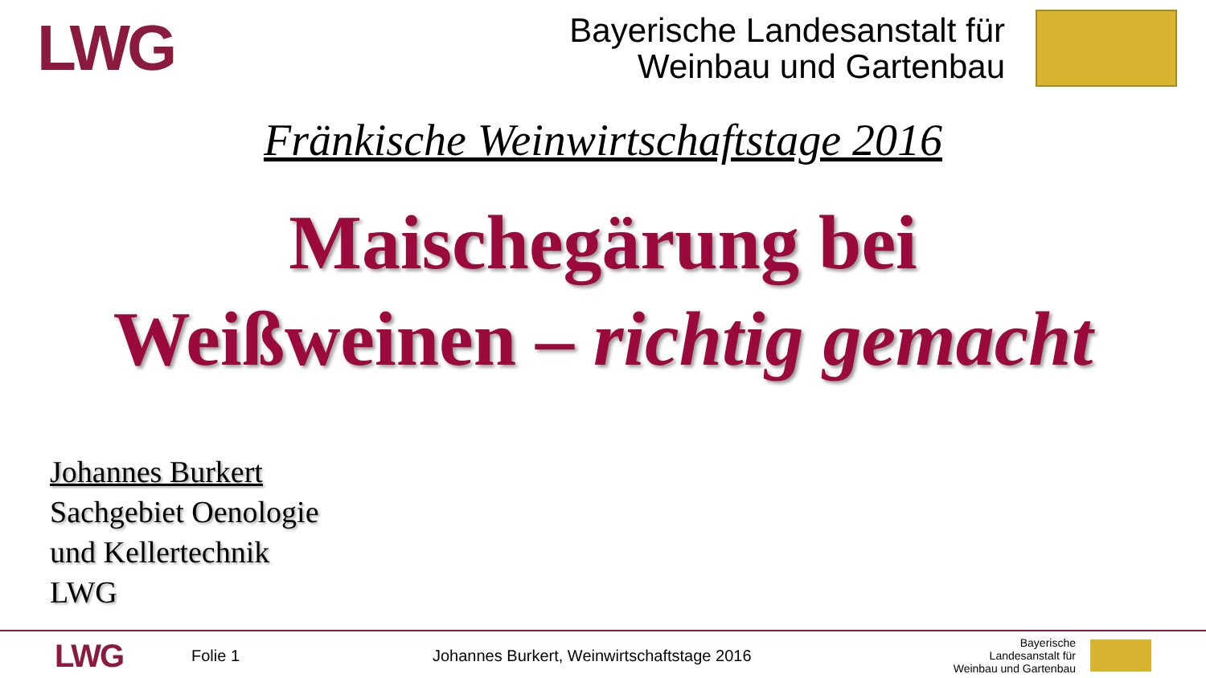LWG
Bayerische Landesanstalt für
Weinbau und Gartenbau
Fränkische Weinwirtschaftstage 2016
Maischegärung bei
Weißweinen – richtig gemacht
Johannes Burkert
Sachgebiet Oenologie
und Kellertechnik
LWG
LWG
Folie 1 Johannes Burkert, Weinwirtschaftstage 2016
Bayerische Landesanstalt für
Weinbau und Gartenbau